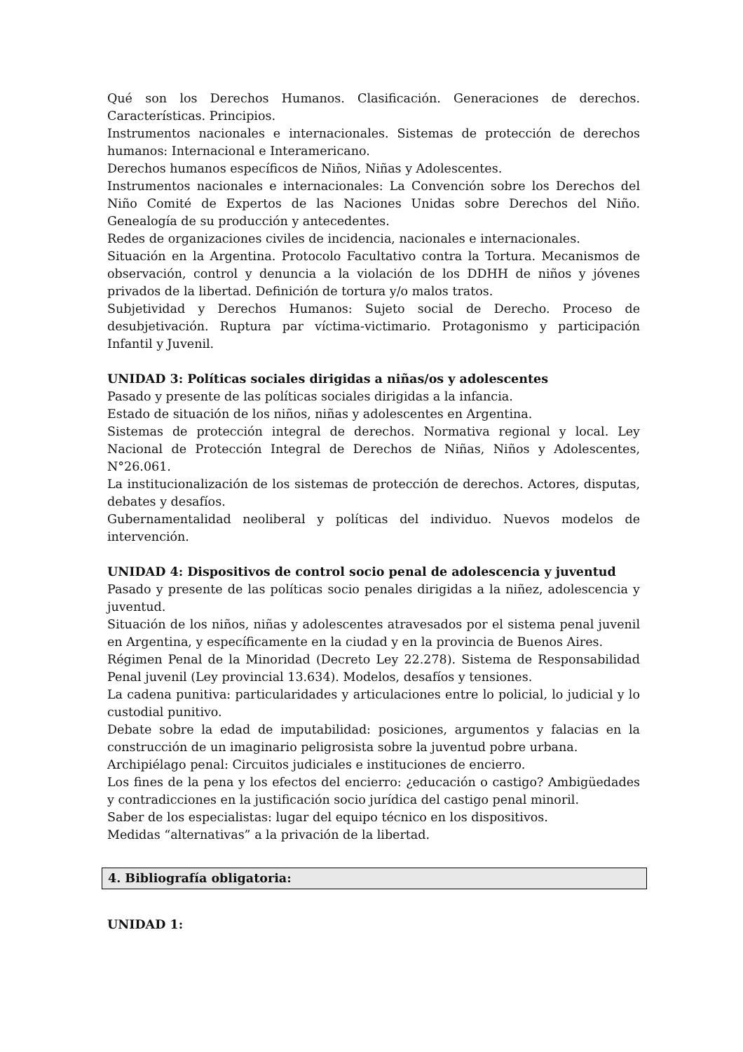Qué son los Derechos Humanos. Clasificación. Generaciones de derechos. Características. Principios.
Instrumentos nacionales e internacionales. Sistemas de protección de derechos humanos: Internacional e Interamericano.
Derechos humanos específicos de Niños, Niñas y Adolescentes.
Instrumentos nacionales e internacionales: La Convención sobre los Derechos del Niño Comité de Expertos de las Naciones Unidas sobre Derechos del Niño. Genealogía de su producción y antecedentes.
Redes de organizaciones civiles de incidencia, nacionales e internacionales.
Situación en la Argentina. Protocolo Facultativo contra la Tortura. Mecanismos de observación, control y denuncia a la violación de los DDHH de niños y jóvenes privados de la libertad. Definición de tortura y/o malos tratos.
Subjetividad y Derechos Humanos: Sujeto social de Derecho. Proceso de desubjetivación. Ruptura par víctima-victimario. Protagonismo y participación Infantil y Juvenil.
UNIDAD 3: Políticas sociales dirigidas a niñas/os y adolescentes
Pasado y presente de las políticas sociales dirigidas a la infancia.
Estado de situación de los niños, niñas y adolescentes en Argentina.
Sistemas de protección integral de derechos. Normativa regional y local. Ley Nacional de Protección Integral de Derechos de Niñas, Niños y Adolescentes, N°26.061.
La institucionalización de los sistemas de protección de derechos. Actores, disputas, debates y desafíos.
Gubernamentalidad neoliberal y políticas del individuo. Nuevos modelos de intervención.
UNIDAD 4: Dispositivos de control socio penal de adolescencia y juventud
Pasado y presente de las políticas socio penales dirigidas a la niñez, adolescencia y juventud.
Situación de los niños, niñas y adolescentes atravesados por el sistema penal juvenil en Argentina, y específicamente en la ciudad y en la provincia de Buenos Aires.
Régimen Penal de la Minoridad (Decreto Ley 22.278). Sistema de Responsabilidad Penal juvenil (Ley provincial 13.634). Modelos, desafíos y tensiones.
La cadena punitiva: particularidades y articulaciones entre lo policial, lo judicial y lo custodial punitivo.
Debate sobre la edad de imputabilidad: posiciones, argumentos y falacias en la construcción de un imaginario peligrosista sobre la juventud pobre urbana.
Archipiélago penal: Circuitos judiciales e instituciones de encierro.
Los fines de la pena y los efectos del encierro: ¿educación o castigo? Ambigüedades y contradicciones en la justificación socio jurídica del castigo penal minoril.
Saber de los especialistas: lugar del equipo técnico en los dispositivos.
Medidas “alternativas” a la privación de la libertad.
4. Bibliografía obligatoria:
UNIDAD 1: